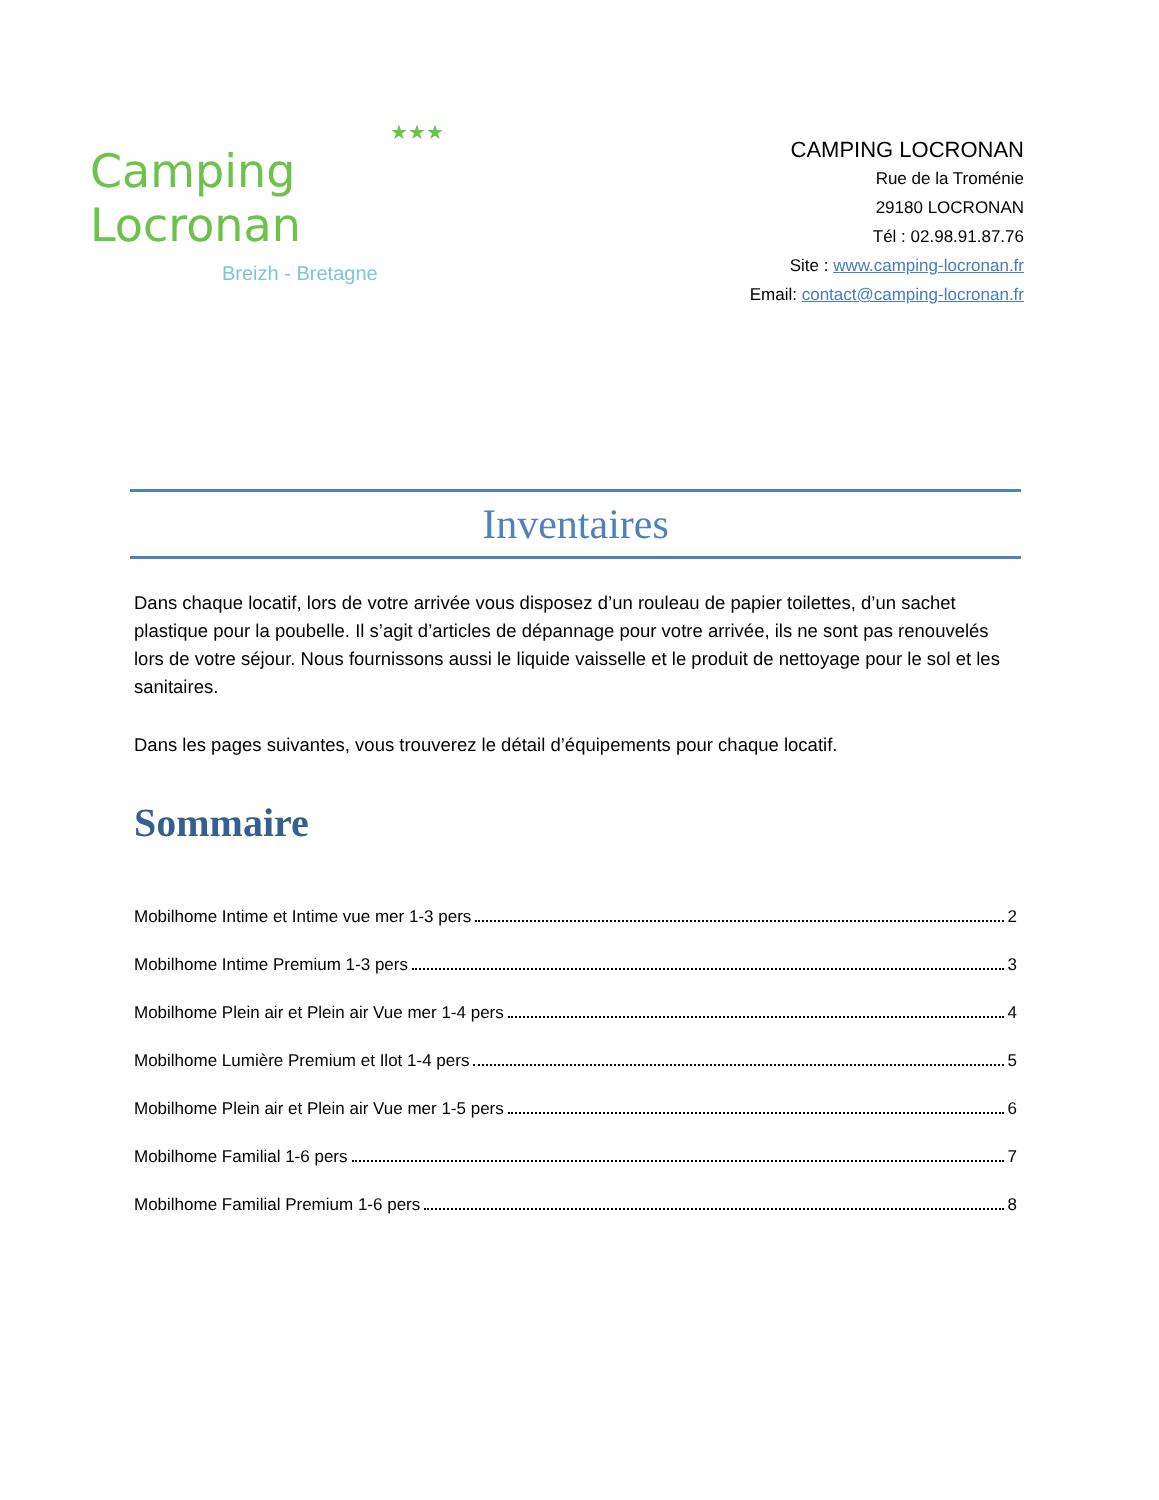★★★
Camping Locronan
Breizh - Bretagne
CAMPING LOCRONAN
Rue de la Troménie
29180 LOCRONAN
Tél : 02.98.91.87.76
Site : www.camping-locronan.fr
Email: contact@camping-locronan.fr
Inventaires
Dans chaque locatif, lors de votre arrivée vous disposez d’un rouleau de papier toilettes, d’un sachet plastique pour la poubelle. Il s’agit d’articles de dépannage pour votre arrivée, ils ne sont pas renouvelés lors de votre séjour. Nous fournissons aussi le liquide vaisselle et le produit de nettoyage pour le sol et les sanitaires.
Dans les pages suivantes, vous trouverez le détail d’équipements pour chaque locatif.
Sommaire
Mobilhome Intime et Intime vue mer 1-3 pers 2
Mobilhome Intime Premium 1-3 pers 3
Mobilhome Plein air et Plein air Vue mer 1-4 pers 4
Mobilhome Lumière Premium et Ilot 1-4 pers 5
Mobilhome Plein air et Plein air Vue mer 1-5 pers 6
Mobilhome Familial 1-6 pers 7
Mobilhome Familial Premium 1-6 pers 8